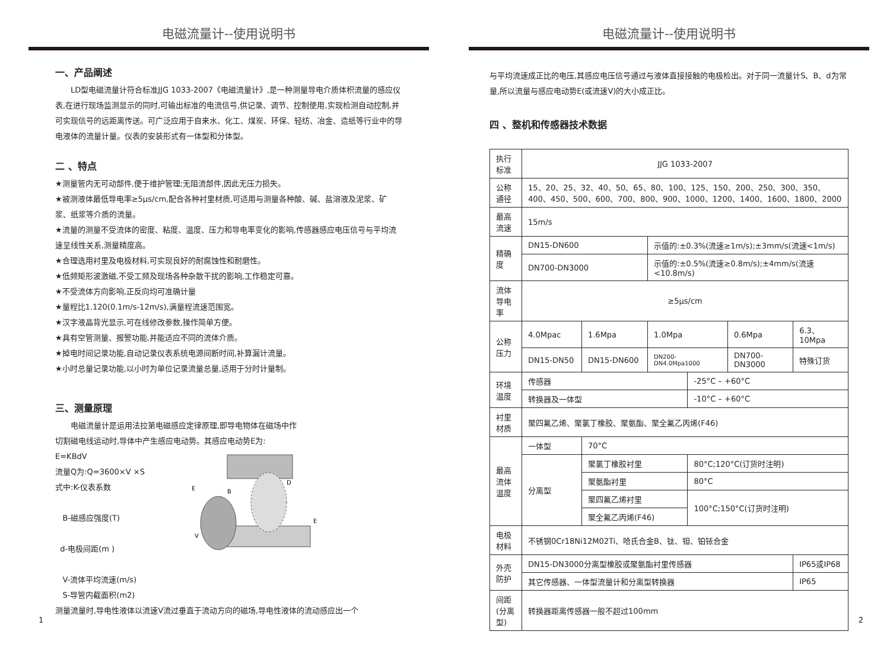电磁流量计--使用说明书
一、产品阐述
LD型电磁流量计符合标准JJG 1033-2007《电磁流量计》,是一种测量导电介质体积流量的感应仪表,在进行现场监测显示的同时,可输出标准的电流信号,供记录、调节、控制使用,实现检测自动控制,并可实现信号的远距离传送。可广泛应用于自来水、化工、煤炭、环保、轻纺、冶金、造纸等行业中的导电液体的流量计量。仪表的安装形式有一体型和分体型。
二 、特点
★测量管内无可动部件,便于维护管理;无阻流部件,因此无压力损失。
★被测液体最低导电率≥5μs/cm,配合各种衬里材质,可适用与测量各种酸、碱、盐溶液及泥浆、矿浆、纸浆等介质的流量。
★流量的测量不受流体的密度、粘度、温度、压力和导电率变化的影响,传感器感应电压信号与平均流速呈线性关系,测量精度高。
★合理选用衬里及电极材料,可实现良好的耐腐蚀性和耐磨性。
★低频矩形波激磁,不受工频及现场各种杂散干扰的影响,工作稳定可靠。
★不受流体方向影响,正反向均可准确计量
★量程比1.120(0.1m/s-12m/s),满量程流速范围宽。
★汉字液晶背光显示,可在线修改参数,操作简单方便。
★具有空管测量、报警功能,并能适应不同的流体介质。
★掉电时间记录功能,自动记录仪表系统电源间断时间,补算漏计流量。
★小时总量记录功能,以小时为单位记录流量总量,适用于分时计量制。
三、测量原理
电磁流量计是运用法拉第电磁感应定律原理,即导电物体在磁场中作
切割磁电线运动时,导体中产生感应电动势。其感应电动势E为:
E=KBdV
流量Q为:Q=3600×V ×S
式中:K-仪表系数
B-磁感应强度(T)
d-电极间距(m )
V-流体平均流速(m/s)
S-导管内截面积(m2)
E
B
E
V
D
测量流量时,导电性液体以流速V流过垂直于流动方向的磁场,导电性液体的流动感应出一个
1
电磁流量计--使用说明书
与平均流速成正比的电压,其感应电压信号通过与液体直接接触的电极检出。对于同一流量计S、B、d为常量,所以流量与感应电动势E(或流速V)的大小成正比。
四 、整机和传感器技术数据
| 执行标准 | JJG 1033-2007 | | | | | |
| 公称通径 | 15、20、25、32、40、50、65、80、100、125、150、200、250、300、350、400、450、500、600、700、800、900、1000、1200、1400、1600、1800、2000 | | | | | |
| 最高流速 | 15m/s | | | | | |
| 精确度 | DN15-DN600 | | 示值的:±0.3%(流速≥1m/s);±3mm/s(流速<1m/s) | | | |
| | DN700-DN3000 | | 示值的:±0.5%(流速≥0.8m/s);±4mm/s(流速<10.8m/s) | | | |
| 流体导电率 | ≥5μs/cm | | | | | |
| 公称压力 | 4.0Mpac | 1.6Mpa | 1.0Mpa | | 0.6Mpa | 6.3、10Mpa |
| | DN15-DN50 | DN15-DN600 | DN200-DN4.0Mpa1000 | | DN700-DN3000 | 特殊订货 |
| 环境温度 | 传感器 | | | -25°C – +60°C | | |
| | 转换器及一体型 | | | -10°C – +60°C | | |
| 衬里材质 | 聚四氟乙烯、聚氯丁橡胶、聚氨酯、聚全氟乙丙烯(F46) | | | | | |
| 最高流体温度 | 一体型 | 70°C | | | | |
| | 分离型 | 聚氯丁橡胶衬里 | | 80°C;120°C(订货时注明) | | |
| | | 聚氨酯衬里 | | 80°C | | |
| | | 聚四氟乙烯衬里 | | 100°C;150°C(订货时注明) | | |
| | | 聚全氟乙丙烯(F46) | | | | |
| 电极材料 | 不锈钢0Cr18Ni12M02Ti、哈氏合金B、钛、钽、铂铱合金 | | | | | |
| 外壳防护 | DN15-DN3000分离型橡胶或聚氨酯衬里传感器 | | | | | IP65或IP68 |
| | 其它传感器、一体型流量计和分离型转换器 | | | | | IP65 |
| 间距(分离型) | 转换器距离传感器一般不超过100mm | | | | | |
2